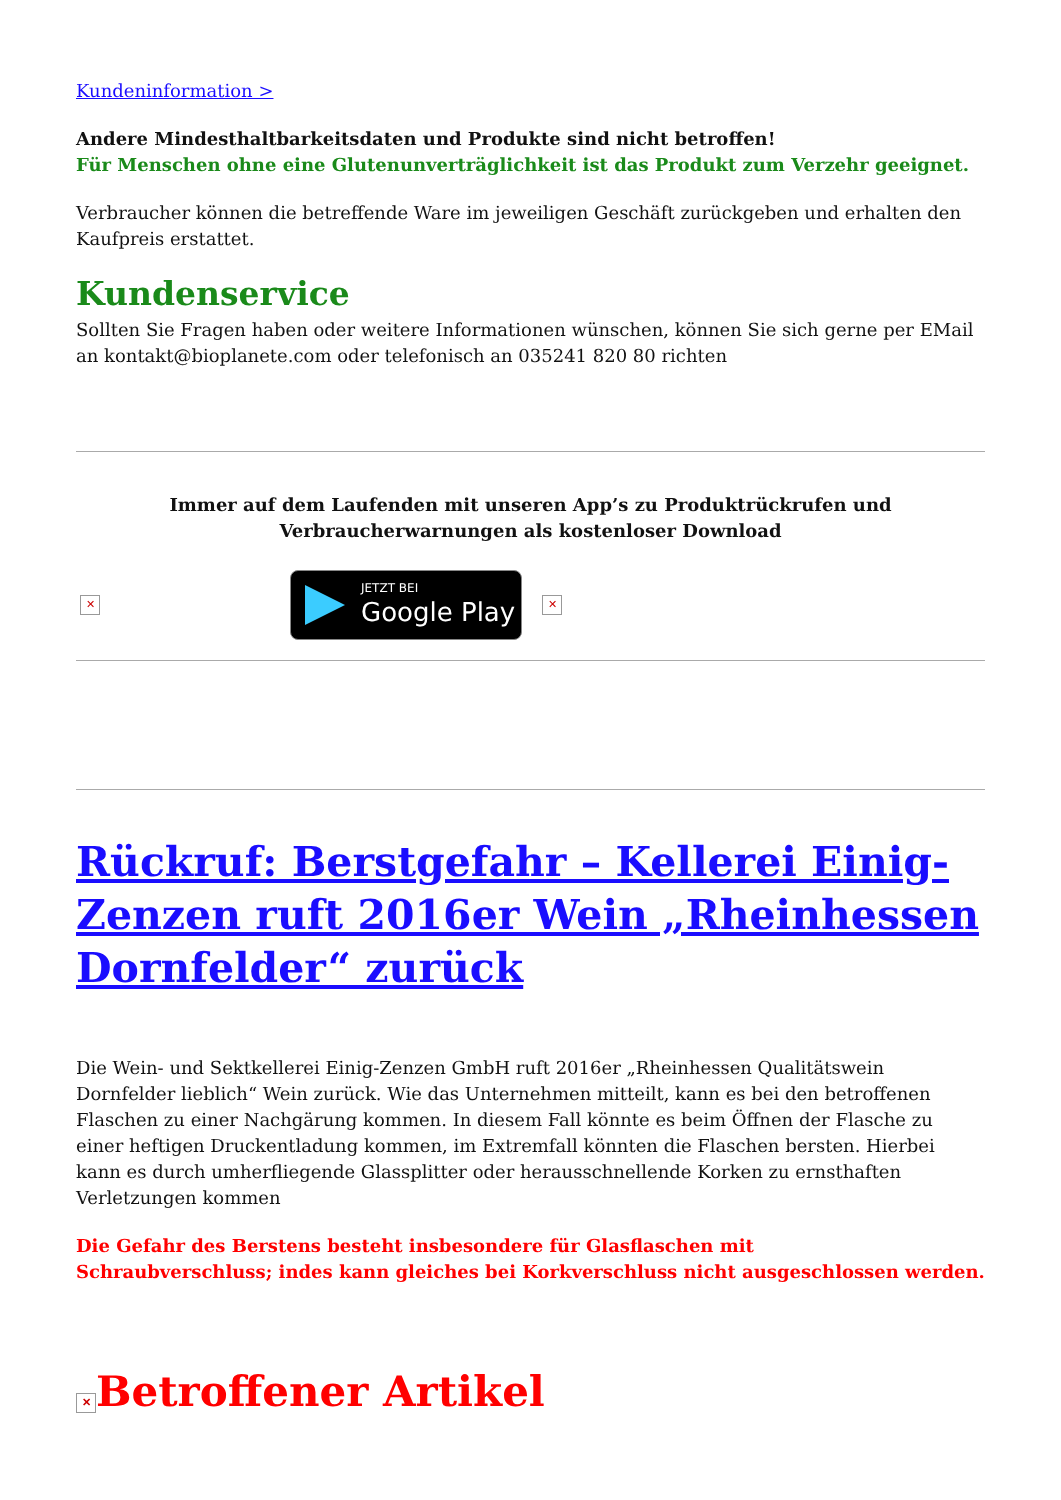Kundeninformation >
Andere Mindesthaltbarkeitsdaten und Produkte sind nicht betroffen!
Für Menschen ohne eine Glutenunverträglichkeit ist das Produkt zum Verzehr geeignet.
Verbraucher können die betreffende Ware im jeweiligen Geschäft zurückgeben und erhalten den Kaufpreis erstattet.
Kundenservice
Sollten Sie Fragen haben oder weitere Informationen wünschen, können Sie sich gerne per EMail an kontakt@bioplanete.com oder telefonisch an 035241 820 80 richten
Immer auf dem Laufenden mit unseren App’s zu Produktrückrufen und Verbraucherwarnungen als kostenloser Download
✕ JETZT BEI Google Play ✕
Rückruf: Berstgefahr – Kellerei Einig-Zenzen ruft 2016er Wein „Rheinhessen Dornfelder“ zurück
Die Wein- und Sektkellerei Einig-Zenzen GmbH ruft 2016er „Rheinhessen Qualitätswein Dornfelder lieblich“ Wein zurück. Wie das Unternehmen mitteilt, kann es bei den betroffenen Flaschen zu einer Nachgärung kommen. In diesem Fall könnte es beim Öffnen der Flasche zu einer heftigen Druckentladung kommen, im Extremfall könnten die Flaschen bersten. Hierbei kann es durch umherfliegende Glassplitter oder herausschnellende Korken zu ernsthaften Verletzungen kommen
Die Gefahr des Berstens besteht insbesondere für Glasflaschen mit
Schraubverschluss; indes kann gleiches bei Korkverschluss nicht ausgeschlossen werden.
✕ Betroffener Artikel